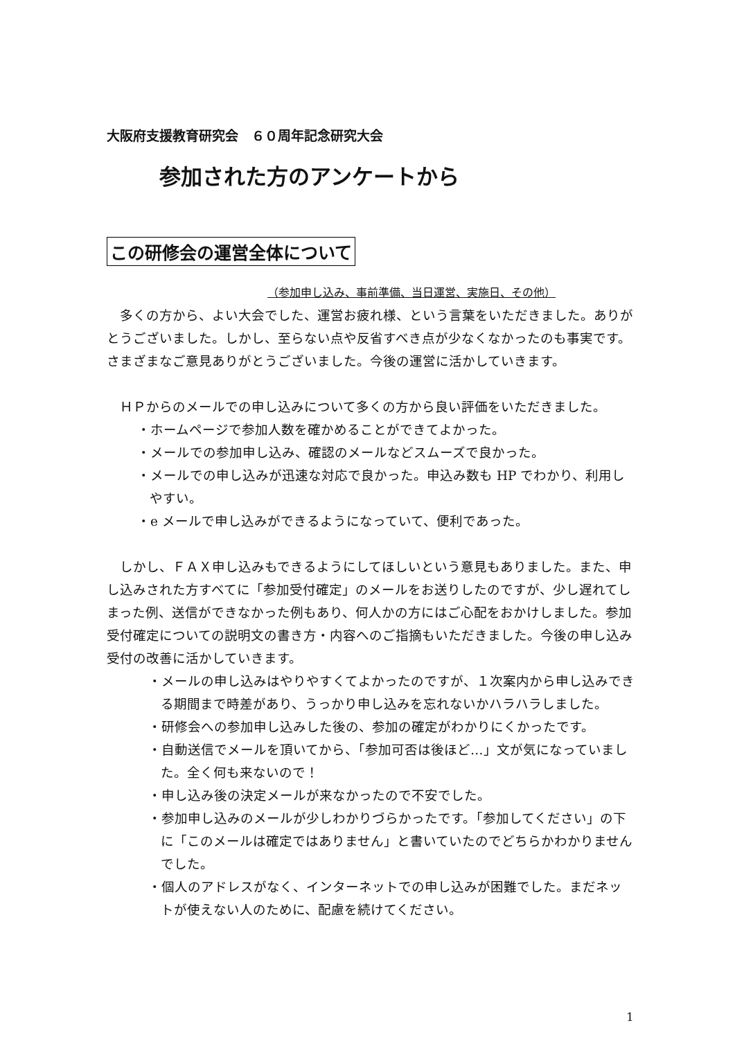大阪府支援教育研究会　６０周年記念研究大会
参加された方のアンケートから
この研修会の運営全体について
（参加申し込み、事前準備、当日運営、実施日、その他）
　多くの方から、よい大会でした、運営お疲れ様、という言葉をいただきました。ありがとうございました。しかし、至らない点や反省すべき点が少なくなかったのも事実です。さまざまなご意見ありがとうございました。今後の運営に活かしていきます。
　ＨＰからのメールでの申し込みについて多くの方から良い評価をいただきました。
・ホームページで参加人数を確かめることができてよかった。
・メールでの参加申し込み、確認のメールなどスムーズで良かった。
・メールでの申し込みが迅速な対応で良かった。申込み数も HP でわかり、利用しやすい。
・e メールで申し込みができるようになっていて、便利であった。
　しかし、ＦＡＸ申し込みもできるようにしてほしいという意見もありました。また、申し込みされた方すべてに「参加受付確定」のメールをお送りしたのですが、少し遅れてしまった例、送信ができなかった例もあり、何人かの方にはご心配をおかけしました。参加受付確定についての説明文の書き方・内容へのご指摘もいただきました。今後の申し込み受付の改善に活かしていきます。
・メールの申し込みはやりやすくてよかったのですが、１次案内から申し込みできる期間まで時差があり、うっかり申し込みを忘れないかハラハラしました。
・研修会への参加申し込みした後の、参加の確定がわかりにくかったです。
・自動送信でメールを頂いてから、「参加可否は後ほど…」文が気になっていました。全く何も来ないので！
・申し込み後の決定メールが来なかったので不安でした。
・参加申し込みのメールが少しわかりづらかったです。「参加してください」の下に「このメールは確定ではありません」と書いていたのでどちらかわかりませんでした。
・個人のアドレスがなく、インターネットでの申し込みが困難でした。まだネットが使えない人のために、配慮を続けてください。
1